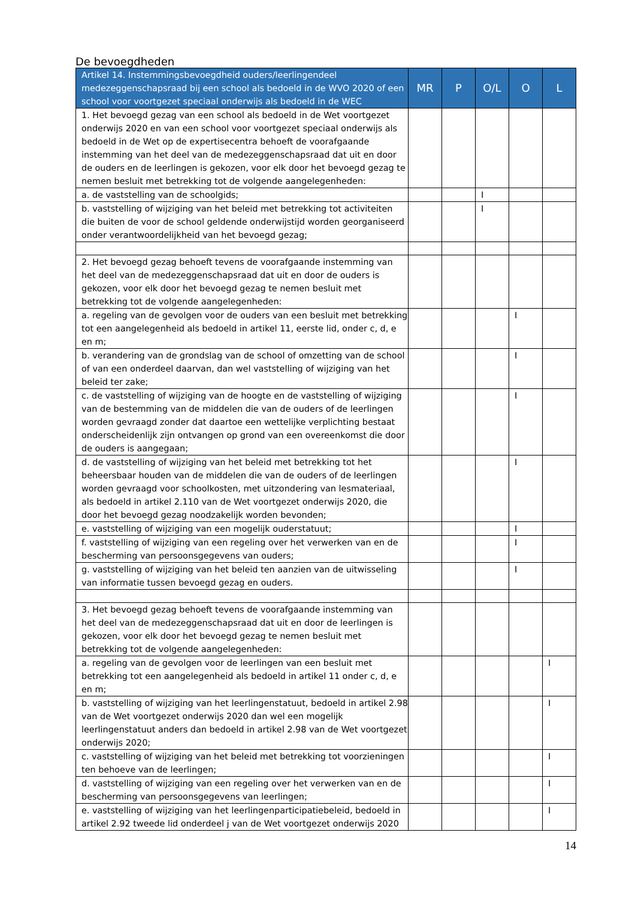De bevoegdheden
| Artikel 14. Instemmingsbevoegdheid ouders/leerlingendeel medezeggenschapsraad bij een school als bedoeld in de WVO 2020 of een school voor voortgezet speciaal onderwijs als bedoeld in de WEC | MR | P | O/L | O | L |
| --- | --- | --- | --- | --- | --- |
| 1. Het bevoegd gezag van een school als bedoeld in de Wet voortgezet onderwijs 2020 en van een school voor voortgezet speciaal onderwijs als bedoeld in de Wet op de expertisecentra behoeft de voorafgaande instemming van het deel van de medezeggenschapsraad dat uit en door de ouders en de leerlingen is gekozen, voor elk door het bevoegd gezag te nemen besluit met betrekking tot de volgende aangelegenheden: | | | | | |
| a. de vaststelling van de schoolgids; | | | I | | |
| b. vaststelling of wijziging van het beleid met betrekking tot activiteiten die buiten de voor de school geldende onderwijstijd worden georganiseerd onder verantwoordelijkheid van het bevoegd gezag; | | | I | | |
| 2. Het bevoegd gezag behoeft tevens de voorafgaande instemming van het deel van de medezeggenschapsraad dat uit en door de ouders is gekozen, voor elk door het bevoegd gezag te nemen besluit met betrekking tot de volgende aangelegenheden: | | | | | |
| a. regeling van de gevolgen voor de ouders van een besluit met betrekking tot een aangelegenheid als bedoeld in artikel 11, eerste lid, onder c, d, e en m; | | | | I | |
| b. verandering van de grondslag van de school of omzetting van de school of van een onderdeel daarvan, dan wel vaststelling of wijziging van het beleid ter zake; | | | | I | |
| c. de vaststelling of wijziging van de hoogte en de vaststelling of wijziging van de bestemming van de middelen die van de ouders of de leerlingen worden gevraagd zonder dat daartoe een wettelijke verplichting bestaat onderscheidenlijk zijn ontvangen op grond van een overeenkomst die door de ouders is aangegaan; | | | | I | |
| d. de vaststelling of wijziging van het beleid met betrekking tot het beheersbaar houden van de middelen die van de ouders of de leerlingen worden gevraagd voor schoolkosten, met uitzondering van lesmateriaal, als bedoeld in artikel 2.110 van de Wet voortgezet onderwijs 2020, die door het bevoegd gezag noodzakelijk worden bevonden; | | | | I | |
| e. vaststelling of wijziging van een mogelijk ouderstatuut; | | | | I | |
| f. vaststelling of wijziging van een regeling over het verwerken van en de bescherming van persoonsgegevens van ouders; | | | | I | |
| g. vaststelling of wijziging van het beleid ten aanzien van de uitwisseling van informatie tussen bevoegd gezag en ouders. | | | | I | |
| 3. Het bevoegd gezag behoeft tevens de voorafgaande instemming van het deel van de medezeggenschapsraad dat uit en door de leerlingen is gekozen, voor elk door het bevoegd gezag te nemen besluit met betrekking tot de volgende aangelegenheden: | | | | | |
| a. regeling van de gevolgen voor de leerlingen van een besluit met betrekking tot een aangelegenheid als bedoeld in artikel 11 onder c, d, e en m; | | | | | I |
| b. vaststelling of wijziging van het leerlingenstatuut, bedoeld in artikel 2.98 van de Wet voortgezet onderwijs 2020 dan wel een mogelijk leerlingenstatuut anders dan bedoeld in artikel 2.98 van de Wet voortgezet onderwijs 2020; | | | | | I |
| c. vaststelling of wijziging van het beleid met betrekking tot voorzieningen ten behoeve van de leerlingen; | | | | | I |
| d. vaststelling of wijziging van een regeling over het verwerken van en de bescherming van persoonsgegevens van leerlingen; | | | | | I |
| e. vaststelling of wijziging van het leerlingenparticipatiebeleid, bedoeld in artikel 2.92 tweede lid onderdeel j van de Wet voortgezet onderwijs 2020 | | | | | I |
14